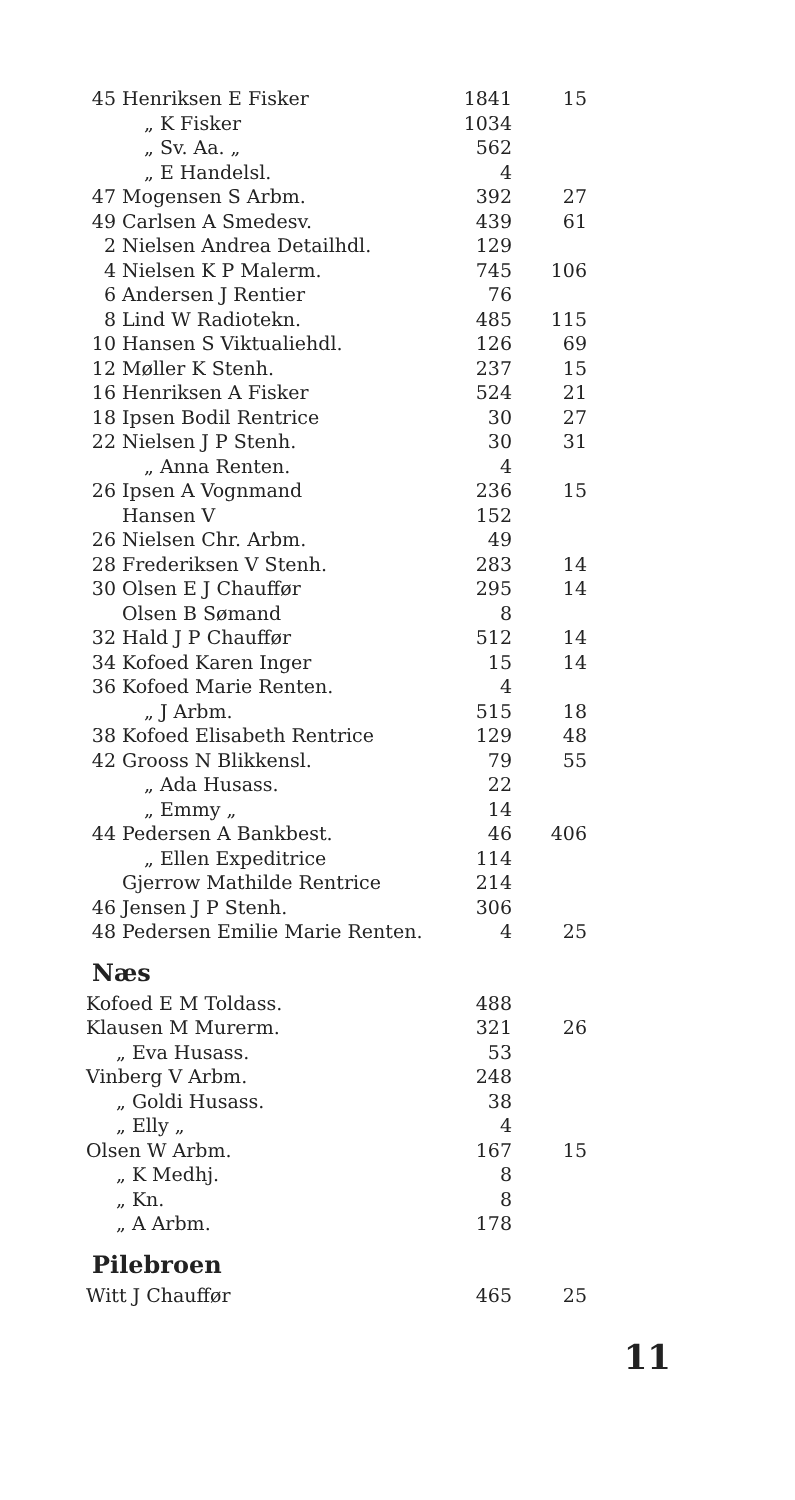| 45 | Henriksen E Fisker | 1841 | 15 |
| | „ K Fisker | 1034 | |
| | „ Sv. Aa. „ | 562 | |
| | „ E Handelsl. | 4 | |
| 47 | Mogensen S Arbm. | 392 | 27 |
| 49 | Carlsen A Smedesv. | 439 | 61 |
| 2 | Nielsen Andrea Detailhdl. | 129 | |
| 4 | Nielsen K P Malerm. | 745 | 106 |
| 6 | Andersen J Rentier | 76 | |
| 8 | Lind W Radiotekn. | 485 | 115 |
| 10 | Hansen S Viktualiehdl. | 126 | 69 |
| 12 | Møller K Stenh. | 237 | 15 |
| 16 | Henriksen A Fisker | 524 | 21 |
| 18 | Ipsen Bodil Rentrice | 30 | 27 |
| 22 | Nielsen J P Stenh. | 30 | 31 |
| | „ Anna Renten. | 4 | |
| 26 | Ipsen A Vognmand | 236 | 15 |
| | Hansen V | 152 | |
| 26 | Nielsen Chr. Arbm. | 49 | |
| 28 | Frederiksen V Stenh. | 283 | 14 |
| 30 | Olsen E J Chauffør | 295 | 14 |
| | Olsen B Sømand | 8 | |
| 32 | Hald J P Chauffør | 512 | 14 |
| 34 | Kofoed Karen Inger | 15 | 14 |
| 36 | Kofoed Marie Renten. | 4 | |
| | „ J Arbm. | 515 | 18 |
| 38 | Kofoed Elisabeth Rentrice | 129 | 48 |
| 42 | Grooss N Blikkensl. | 79 | 55 |
| | „ Ada Husass. | 22 | |
| | „ Emmy „ | 14 | |
| 44 | Pedersen A Bankbest. | 46 | 406 |
| | „ Ellen Expeditrice | 114 | |
| | Gjerrow Mathilde Rentrice | 214 | |
| 46 | Jensen J P Stenh. | 306 | |
| 48 | Pedersen Emilie Marie Renten. | 4 | 25 |
Næs
| Kofoed E M Toldass. | 488 | |
| Klausen M Murerm. | 321 | 26 |
| „ Eva Husass. | 53 | |
| Vinberg V Arbm. | 248 | |
| „ Goldi Husass. | 38 | |
| „ Elly „ | 4 | |
| Olsen W Arbm. | 167 | 15 |
| „ K Medhj. | 8 | |
| „ Kn. | 8 | |
| „ A Arbm. | 178 | |
Pilebroen
| Witt J Chauffør | 465 | 25 |
11